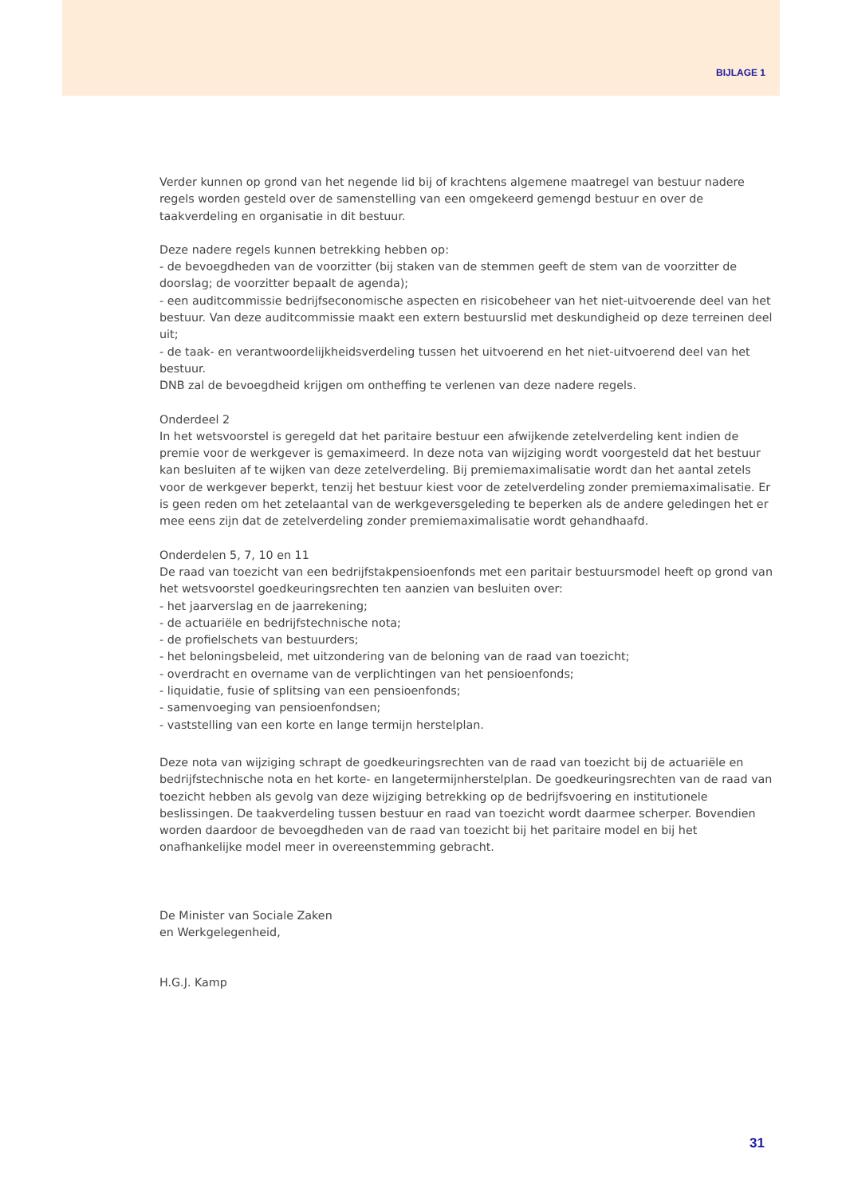BIJLAGE 1
Verder kunnen op grond van het negende lid bij of krachtens algemene maatregel van bestuur nadere regels worden gesteld over de samenstelling van een omgekeerd gemengd bestuur en over de taakverdeling en organisatie in dit bestuur.
Deze nadere regels kunnen betrekking hebben op:
- de bevoegdheden van de voorzitter (bij staken van de stemmen geeft de stem van de voorzitter de doorslag; de voorzitter bepaalt de agenda);
- een auditcommissie bedrijfseconomische aspecten en risicobeheer van het niet-uitvoerende deel van het bestuur. Van deze auditcommissie maakt een extern bestuurslid met deskundigheid op deze terreinen deel uit;
- de taak- en verantwoordelijkheidsverdeling tussen het uitvoerend en het niet-uitvoerend deel van het bestuur.
DNB zal de bevoegdheid krijgen om ontheffing te verlenen van deze nadere regels.
Onderdeel 2
In het wetsvoorstel is geregeld dat het paritaire bestuur een afwijkende zetelverdeling kent indien de premie voor de werkgever is gemaximeerd. In deze nota van wijziging wordt voorgesteld dat het bestuur kan besluiten af te wijken van deze zetelverdeling. Bij premiemaximalisatie wordt dan het aantal zetels voor de werkgever beperkt, tenzij het bestuur kiest voor de zetelverdeling zonder premiemaximalisatie. Er is geen reden om het zetelaantal van de werkgeversgeleding te beperken als de andere geledingen het er mee eens zijn dat de zetelverdeling zonder premiemaximalisatie wordt gehandhaafd.
Onderdelen 5, 7, 10 en 11
De raad van toezicht van een bedrijfstakpensioenfonds met een paritair bestuursmodel heeft op grond van het wetsvoorstel goedkeuringsrechten ten aanzien van besluiten over:
- het jaarverslag en de jaarrekening;
- de actuariële en bedrijfstechnische nota;
- de profielschets van bestuurders;
- het beloningsbeleid, met uitzondering van de beloning van de raad van toezicht;
- overdracht en overname van de verplichtingen van het pensioenfonds;
- liquidatie, fusie of splitsing van een pensioenfonds;
- samenvoeging van pensioenfondsen;
- vaststelling van een korte en lange termijn herstelplan.
Deze nota van wijziging schrapt de goedkeuringsrechten van de raad van toezicht bij de actuariële en bedrijfstechnische nota en het korte- en langetermijnherstelplan. De goedkeuringsrechten van de raad van toezicht hebben als gevolg van deze wijziging betrekking op de bedrijfsvoering en institutionele beslissingen. De taakverdeling tussen bestuur en raad van toezicht wordt daarmee scherper. Bovendien worden daardoor de bevoegdheden van de raad van toezicht bij het paritaire model en bij het onafhankelijke model meer in overeenstemming gebracht.
De Minister van Sociale Zaken
en Werkgelegenheid,
H.G.J. Kamp
31